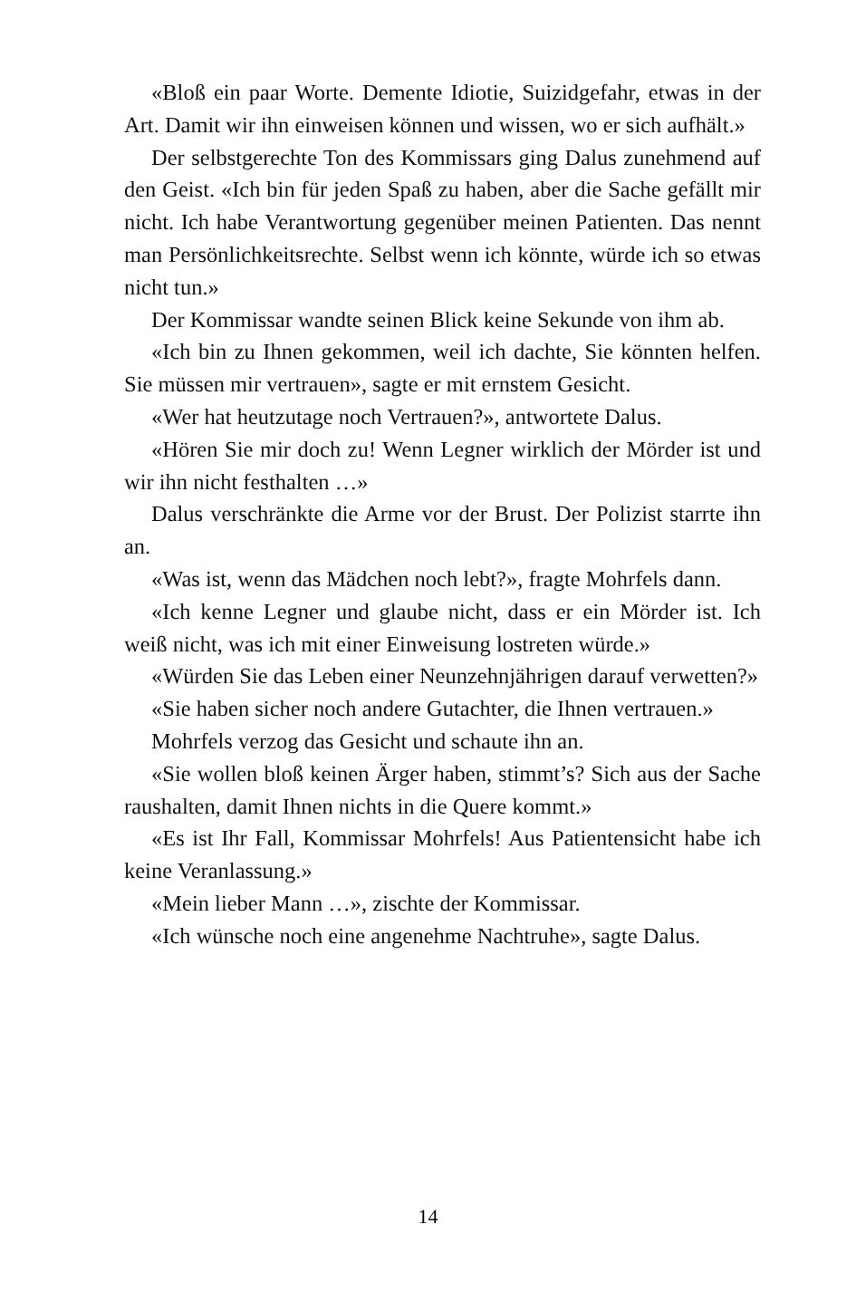«Bloß ein paar Worte. Demente Idiotie, Suizidgefahr, etwas in der Art. Damit wir ihn einweisen können und wissen, wo er sich aufhält.»
Der selbstgerechte Ton des Kommissars ging Dalus zunehmend auf den Geist. «Ich bin für jeden Spaß zu haben, aber die Sache gefällt mir nicht. Ich habe Verantwortung gegenüber meinen Patienten. Das nennt man Persönlichkeitsrechte. Selbst wenn ich könnte, würde ich so etwas nicht tun.»
Der Kommissar wandte seinen Blick keine Sekunde von ihm ab.
«Ich bin zu Ihnen gekommen, weil ich dachte, Sie könnten helfen. Sie müssen mir vertrauen», sagte er mit ernstem Gesicht.
«Wer hat heutzutage noch Vertrauen?», antwortete Dalus.
«Hören Sie mir doch zu! Wenn Legner wirklich der Mörder ist und wir ihn nicht festhalten …»
Dalus verschränkte die Arme vor der Brust. Der Polizist starrte ihn an.
«Was ist, wenn das Mädchen noch lebt?», fragte Mohrfels dann.
«Ich kenne Legner und glaube nicht, dass er ein Mörder ist. Ich weiß nicht, was ich mit einer Einweisung lostreten würde.»
«Würden Sie das Leben einer Neunzehnjährigen darauf verwetten?»
«Sie haben sicher noch andere Gutachter, die Ihnen vertrauen.»
Mohrfels verzog das Gesicht und schaute ihn an.
«Sie wollen bloß keinen Ärger haben, stimmt’s? Sich aus der Sache raushalten, damit Ihnen nichts in die Quere kommt.»
«Es ist Ihr Fall, Kommissar Mohrfels! Aus Patientensicht habe ich keine Veranlassung.»
«Mein lieber Mann …», zischte der Kommissar.
«Ich wünsche noch eine angenehme Nachtruhe», sagte Dalus.
14